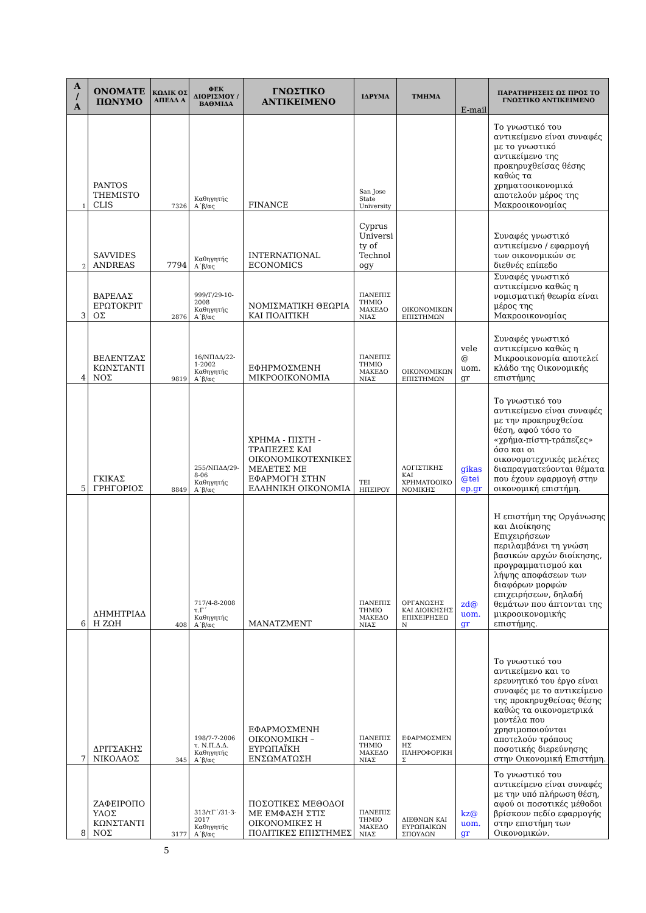| Α / Α | ΟΝΟΜΑΤΕ ΠΩΝΥΜΟ | ΚΩΔΙΚ ΟΣ ΑΠΕΛΛ Α | ΦΕΚ ΔΙΟΡΙΣΜΟΥ / ΒΑΘΜΙΔΑ | ΓΝΩΣΤΙΚΟ ΑΝΤΙΚΕΙΜΕΝΟ | ΙΔΡΥΜΑ | ΤΜΗΜΑ | E-mail | ΠΑΡΑΤΗΡΗΣΕΙΣ ΩΣ ΠΡΟΣ ΤΟ ΓΝΩΣΤΙΚΟ ΑΝΤΙΚΕΙΜΕΝΟ |
| --- | --- | --- | --- | --- | --- | --- | --- | --- |
| 1 | PANTOS THEMISTO CLIS | 7326 | Καθηγητής Α΄β/ας | FINANCE | San Jose State University | | | Το γνωστικό του αντικείμενο είναι συναφές με το γνωστικό αντικείμενο της προκηρυχθείσας θέσης καθώς τα χρηματοοικονομικά αποτελούν μέρος της Μακροοικονομίας |
| 2 | SAVVIDES ANDREAS | 7794 | Καθηγητής Α΄β/ας | INTERNATIONAL ECONOMICS | Cyprus University of Technology | | | Συναφές γνωστικό αντικείμενο / εφαρμογή των οικονομικών σε διεθνές επίπεδο |
| 3 | ΒΑΡΕΛΑΣ ΕΡΩΤΟΚΡΙΤ ΟΣ | 2876 | 999/Γ/29-10-2008 Καθηγητής Α΄β/ας | ΝΟΜΙΣΜΑΤΙΚΗ ΘΕΩΡΙΑ ΚΑΙ ΠΟΛΙΤΙΚΗ | ΠΑΝΕΠΙΣ ΤΗΜΙΟ ΜΑΚΕΔΟ ΝΙΑΣ | ΟΙΚΟΝΟΜΙΚΩΝ ΕΠΙΣΤΗΜΩΝ | | Συναφές γνωστικό αντικείμενο καθώς η νομισματική θεωρία είναι μέρος της Μακροοικονομίας |
| 4 | ΒΕΛΕΝΤΖΑΣ ΚΩΝΣΤΑΝΤΙ ΝΟΣ | 9819 | 16/ΝΠΔΔ/22-1-2002 Καθηγητής Α΄β/ας | ΕΦΗΡΜΟΣΜΕΝΗ ΜΙΚΡΟΟΙΚΟΝΟΜΙΑ | ΠΑΝΕΠΙΣ ΤΗΜΙΟ ΜΑΚΕΔΟ ΝΙΑΣ | ΟΙΚΟΝΟΜΙΚΩΝ ΕΠΙΣΤΗΜΩΝ | vele @ uom. gr | Συναφές γνωστικό αντικείμενο καθώς η Μικροοικονομία αποτελεί κλάδο της Οικονομικής επιστήμης |
| 5 | ΓΚΙΚΑΣ ΓΡΗΓΟΡΙΟΣ | 8849 | 255/ΝΠΔΔ/29-8-06 Καθηγητής Α΄β/ας | ΧΡΗΜΑ - ΠΙΣΤΗ - ΤΡΑΠΕΖΕΣ ΚΑΙ ΟΙΚΟΝΟΜΙΚΟΤΕΧΝΙΚΕΣ ΜΕΛΕΤΕΣ ΜΕ ΕΦΑΡΜΟΓΗ ΣΤΗΝ ΕΛΛΗΝΙΚΗ ΟΙΚΟΝΟΜΙΑ | ΤΕΙ ΗΠΕΙΡΟΥ | ΛΟΓΙΣΤΙΚΗΣ ΚΑΙ ΧΡΗΜΑΤΟΟΙΚΟΝΟΜΙΚΗΣ | gikas @tei ep.gr | Το γνωστικό του αντικείμενο είναι συναφές με την προκηρυχθείσα θέση, αφού τόσο το «χρήμα-πίστη-τράπεζες» όσο και οι οικονομοτεχνικές μελέτες διαπραγματεύονται θέματα που έχουν εφαρμογή στην οικονομική επιστήμη. |
| 6 | ΔΗΜΗΤΡΙΑΔΗ ΖΩΗ | 408 | 717/4-8-2008 τ.Γ΄ Καθηγητής Α΄β/ας | ΜΑΝΑΤΖΜΕΝΤ | ΠΑΝΕΠΙΣ ΤΗΜΙΟ ΜΑΚΕΔΟ ΝΙΑΣ | ΟΡΓΑΝΩΣΗΣ ΚΑΙ ΔΙΟΙΚΗΣΗΣ ΕΠΙΧΕΙΡΗΣΕΩΝ | zd@ uom. gr | Η επιστήμη της Οργάνωσης και Διοίκησης Επιχειρήσεων περιλαμβάνει τη γνώση βασικών αρχών διοίκησης, προγραμματισμού και λήψης αποφάσεων των διαφόρων μορφών επιχειρήσεων, δηλαδή θεμάτων που άπτονται της μικροοικονομικής επιστήμης. |
| 7 | ΔΡΙΤΣΑΚΗΣ ΝΙΚΟΛΑΟΣ | 345 | 198/7-7-2006 τ. Ν.Π.Δ.Δ. Καθηγητής Α΄β/ας | ΕΦΑΡΜΟΣΜΕΝΗ ΟΙΚΟΝΟΜΙΚΗ – ΕΥΡΩΠΑΪΚΗ ΕΝΣΩΜΑΤΩΣΗ | ΠΑΝΕΠΙΣ ΤΗΜΙΟ ΜΑΚΕΔΟ ΝΙΑΣ | ΕΦΑΡΜΟΣΜΕΝΗΣ ΠΛΗΡΟΦΟΡΙΚΗΣ | | Το γνωστικό του αντικείμενο και το ερευνητικό του έργο είναι συναφές με το αντικείμενο της προκηρυχθείσας θέσης καθώς τα οικονομετρικά μοντέλα που χρησιμοποιούνται αποτελούν τρόπους ποσοτικής διερεύνησης στην Οικονομική Επιστήμη. |
| 8 | ΖΑΦΕΙΡΟΠΟΥΛΟΣ ΚΩΝΣΤΑΝΤΙΝΟΣ | 3177 | 313/τΓ΄/31-3-2017 Καθηγητής Α΄β/ας | ΠΟΣΟΤΙΚΕΣ ΜΕΘΟΔΟΙ ΜΕ ΕΜΦΑΣΗ ΣΤΙΣ ΟΙΚΟΝΟΜΙΚΕΣ Η ΠΟΛΙΤΙΚΕΣ ΕΠΙΣΤΗΜΕΣ | ΠΑΝΕΠΙΣ ΤΗΜΙΟ ΜΑΚΕΔΟ ΝΙΑΣ | ΔΙΕΘΝΩΝ ΚΑΙ ΕΥΡΩΠΑΙΚΩΝ ΣΠΟΥΔΩΝ | kz@ uom. gr | Το γνωστικό του αντικείμενο είναι συναφές με την υπό πλήρωση θέση, αφού οι ποσοτικές μέθοδοι βρίσκουν πεδίο εφαρμογής στην επιστήμη των Οικονομικών. |
5